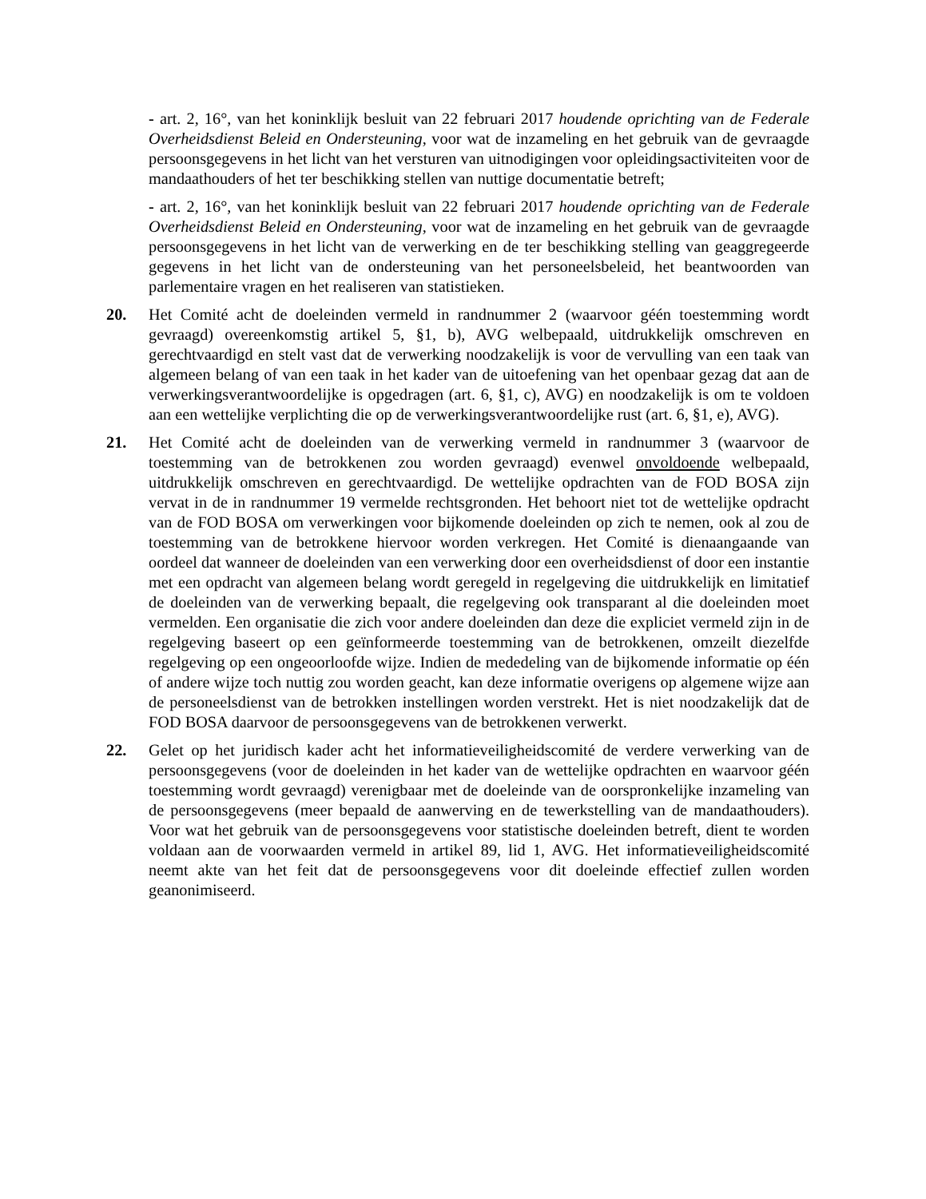- art. 2, 16°, van het koninklijk besluit van 22 februari 2017 houdende oprichting van de Federale Overheidsdienst Beleid en Ondersteuning, voor wat de inzameling en het gebruik van de gevraagde persoonsgegevens in het licht van het versturen van uitnodigingen voor opleidingsactiviteiten voor de mandaathouders of het ter beschikking stellen van nuttige documentatie betreft;
- art. 2, 16°, van het koninklijk besluit van 22 februari 2017 houdende oprichting van de Federale Overheidsdienst Beleid en Ondersteuning, voor wat de inzameling en het gebruik van de gevraagde persoonsgegevens in het licht van de verwerking en de ter beschikking stelling van geaggregeerde gegevens in het licht van de ondersteuning van het personeelsbeleid, het beantwoorden van parlementaire vragen en het realiseren van statistieken.
20. Het Comité acht de doeleinden vermeld in randnummer 2 (waarvoor géén toestemming wordt gevraagd) overeenkomstig artikel 5, §1, b), AVG welbepaald, uitdrukkelijk omschreven en gerechtvaardigd en stelt vast dat de verwerking noodzakelijk is voor de vervulling van een taak van algemeen belang of van een taak in het kader van de uitoefening van het openbaar gezag dat aan de verwerkingsverantwoordelijke is opgedragen (art. 6, §1, c), AVG) en noodzakelijk is om te voldoen aan een wettelijke verplichting die op de verwerkingsverantwoordelijke rust (art. 6, §1, e), AVG).
21. Het Comité acht de doeleinden van de verwerking vermeld in randnummer 3 (waarvoor de toestemming van de betrokkenen zou worden gevraagd) evenwel onvoldoende welbepaald, uitdrukkelijk omschreven en gerechtvaardigd. De wettelijke opdrachten van de FOD BOSA zijn vervat in de in randnummer 19 vermelde rechtsgronden. Het behoort niet tot de wettelijke opdracht van de FOD BOSA om verwerkingen voor bijkomende doeleinden op zich te nemen, ook al zou de toestemming van de betrokkene hiervoor worden verkregen. Het Comité is dienaangaande van oordeel dat wanneer de doeleinden van een verwerking door een overheidsdienst of door een instantie met een opdracht van algemeen belang wordt geregeld in regelgeving die uitdrukkelijk en limitatief de doeleinden van de verwerking bepaalt, die regelgeving ook transparant al die doeleinden moet vermelden. Een organisatie die zich voor andere doeleinden dan deze die expliciet vermeld zijn in de regelgeving baseert op een geïnformeerde toestemming van de betrokkenen, omzeilt diezelfde regelgeving op een ongeoorloofde wijze. Indien de mededeling van de bijkomende informatie op één of andere wijze toch nuttig zou worden geacht, kan deze informatie overigens op algemene wijze aan de personeelsdienst van de betrokken instellingen worden verstrekt. Het is niet noodzakelijk dat de FOD BOSA daarvoor de persoonsgegevens van de betrokkenen verwerkt.
22. Gelet op het juridisch kader acht het informatieveiligheidscomité de verdere verwerking van de persoonsgegevens (voor de doeleinden in het kader van de wettelijke opdrachten en waarvoor géén toestemming wordt gevraagd) verenigbaar met de doeleinde van de oorspronkelijke inzameling van de persoonsgegevens (meer bepaald de aanwerving en de tewerkstelling van de mandaathouders). Voor wat het gebruik van de persoonsgegevens voor statistische doeleinden betreft, dient te worden voldaan aan de voorwaarden vermeld in artikel 89, lid 1, AVG. Het informatieveiligheidscomité neemt akte van het feit dat de persoonsgegevens voor dit doeleinde effectief zullen worden geanonimiseerd.